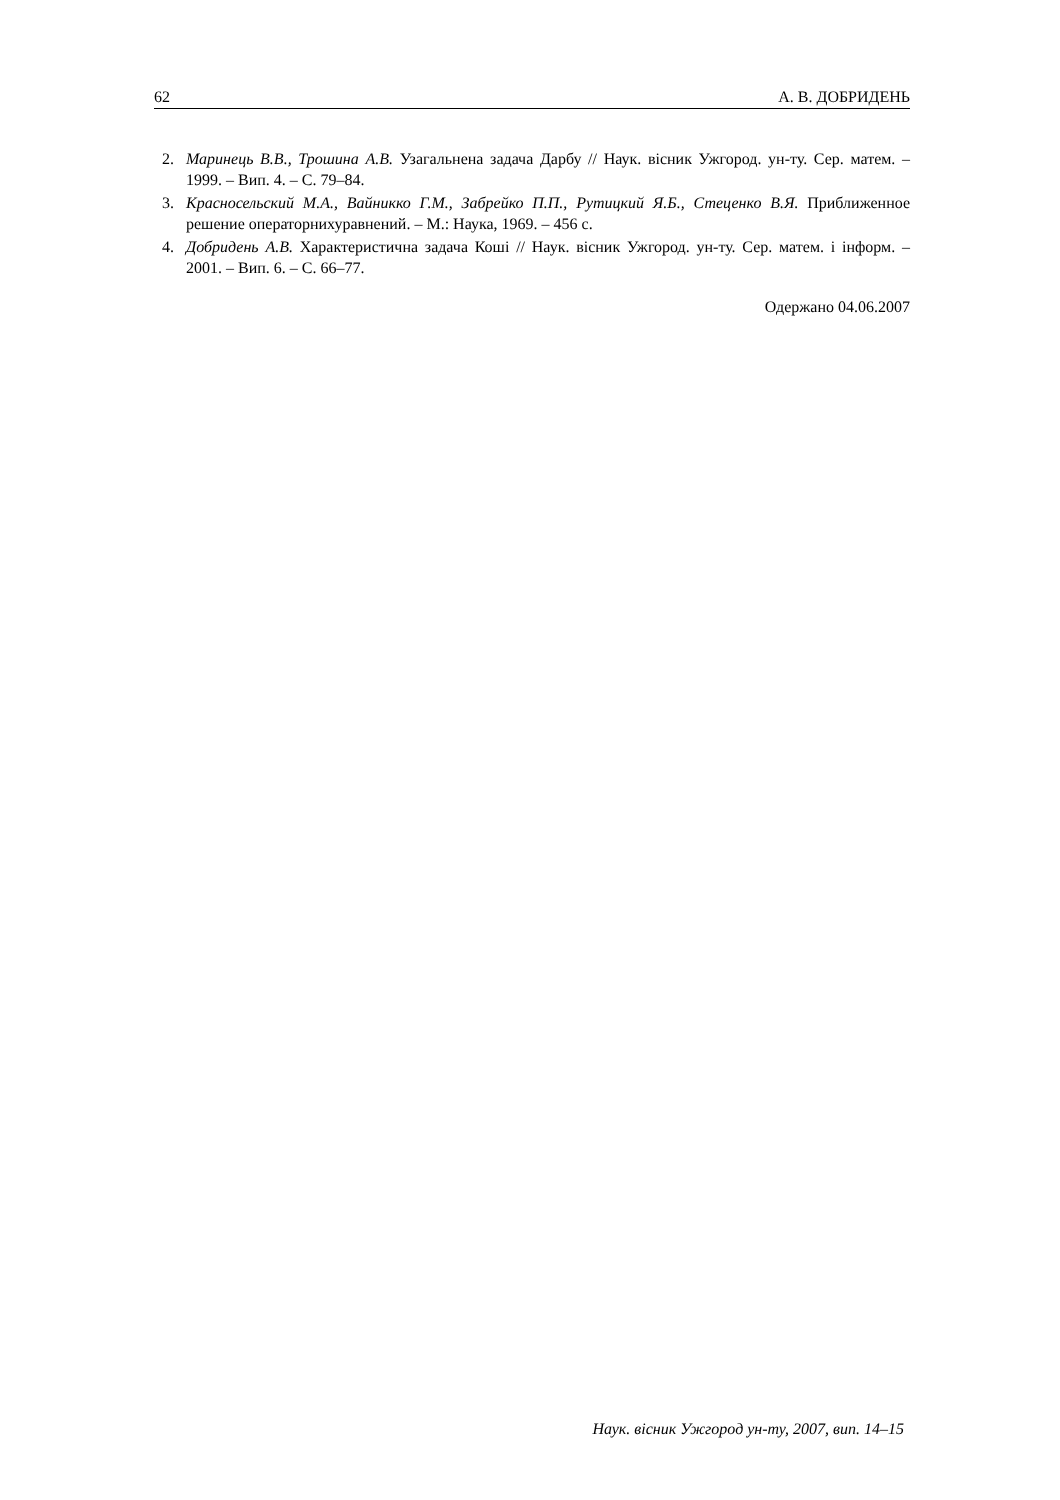62 А. В. ДОБРИДЕНЬ
2. Маринець В.В., Трошина А.В. Узагальнена задача Дарбу // Наук. вісник Ужгород. ун-ту. Сер. матем. – 1999. – Вип. 4. – С. 79–84.
3. Красносельский М.А., Вайникко Г.М., Забрейко П.П., Рутицкий Я.Б., Стеценко В.Я. Приближенное решение операторнихуравнений. – М.: Наука, 1969. – 456 с.
4. Добридень А.В. Характеристична задача Коші // Наук. вісник Ужгород. ун-ту. Сер. матем. і інформ. – 2001. – Вип. 6. – С. 66–77.
Одержано 04.06.2007
Наук. вісник Ужгород ун-ту, 2007, вип. 14–15